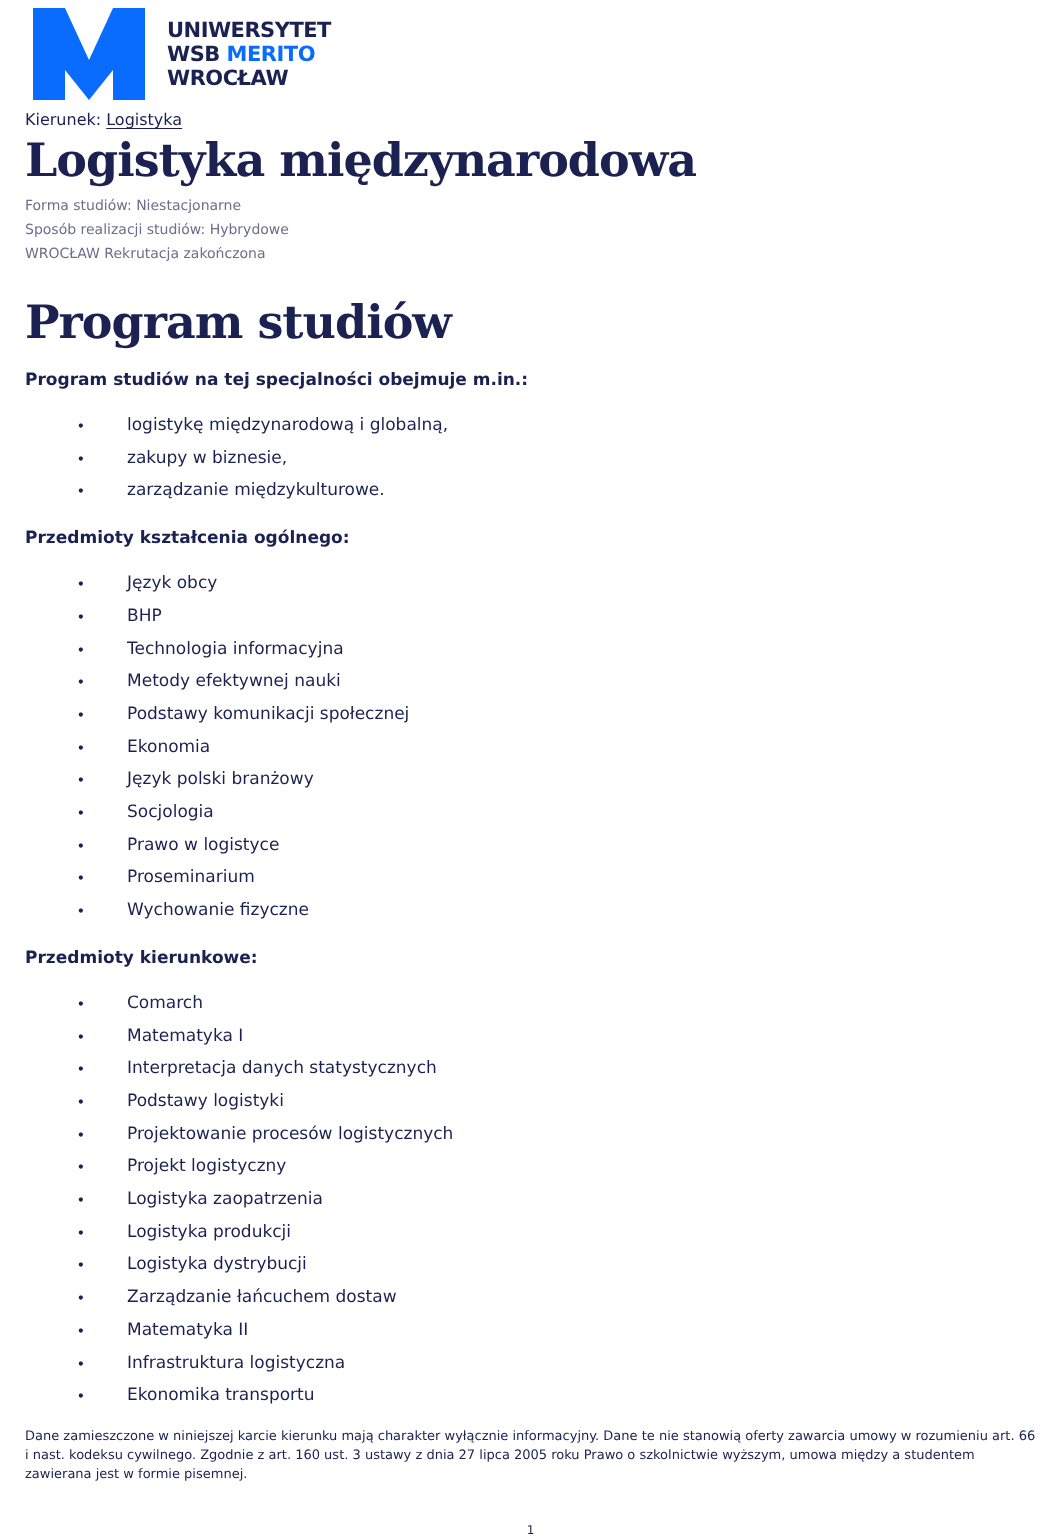UNIWERSYTET
WSB MERITO
WROCŁAW
Kierunek: Logistyka
Logistyka międzynarodowa
Forma studiów: Niestacjonarne
Sposób realizacji studiów: Hybrydowe
WROCŁAW Rekrutacja zakończona
Program studiów
Program studiów na tej specjalności obejmuje m.in.:
• logistykę międzynarodową i globalną,
• zakupy w biznesie,
• zarządzanie międzykulturowe.
Przedmioty kształcenia ogólnego:
• Język obcy
• BHP
• Technologia informacyjna
• Metody efektywnej nauki
• Podstawy komunikacji społecznej
• Ekonomia
• Język polski branżowy
• Socjologia
• Prawo w logistyce
• Proseminarium
• Wychowanie fizyczne
Przedmioty kierunkowe:
• Comarch
• Matematyka I
• Interpretacja danych statystycznych
• Podstawy logistyki
• Projektowanie procesów logistycznych
• Projekt logistyczny
• Logistyka zaopatrzenia
• Logistyka produkcji
• Logistyka dystrybucji
• Zarządzanie łańcuchem dostaw
• Matematyka II
• Infrastruktura logistyczna
• Ekonomika transportu
Dane zamieszczone w niniejszej karcie kierunku mają charakter wyłącznie informacyjny. Dane te nie stanowią oferty zawarcia umowy w rozumieniu art. 66 i nast. kodeksu cywilnego. Zgodnie z art. 160 ust. 3 ustawy z dnia 27 lipca 2005 roku Prawo o szkolnictwie wyższym, umowa między a studentem zawierana jest w formie pisemnej.
1